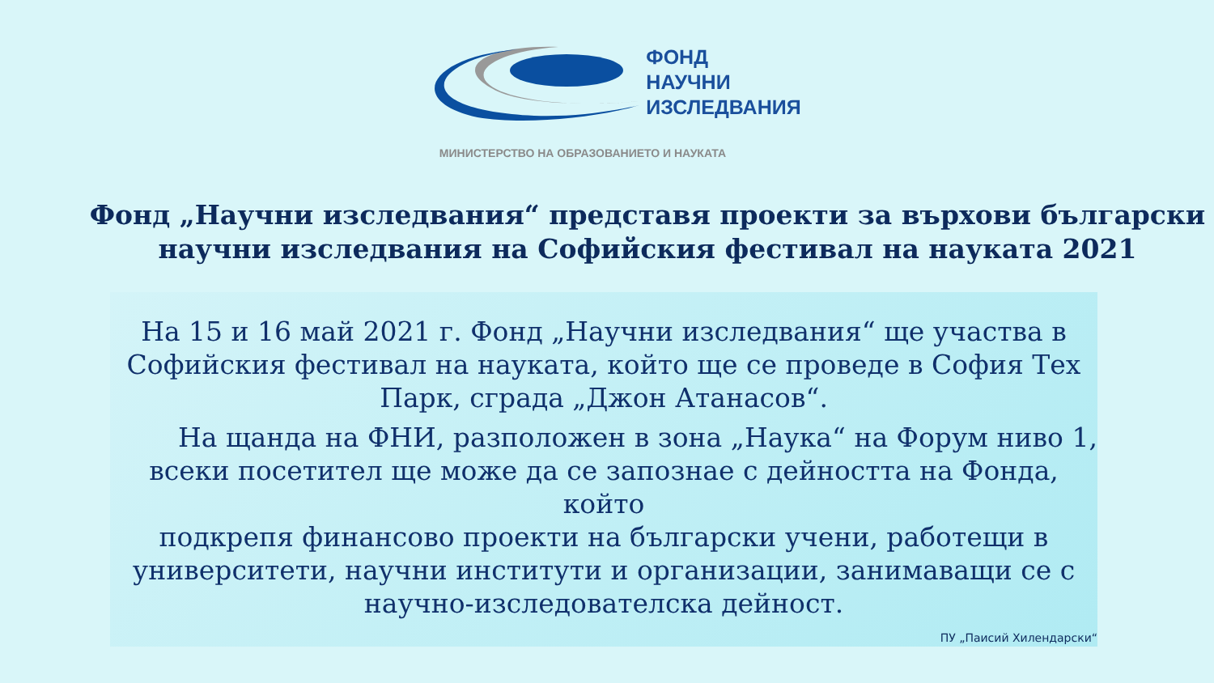ФОНД
НАУЧНИ
ИЗСЛЕДВАНИЯ
МИНИСТЕРСТВО НА ОБРАЗОВАНИЕТО И НАУКАТА
Фонд „Научни изследвания“ представя проекти за върхови български
научни изследвания на Софийския фестивал на науката 2021
На 15 и 16 май 2021 г. Фонд „Научни изследвания“ ще участва в
Софийския фестивал на науката, който ще се проведе в София Тех
Парк, сграда „Джон Атанасов“.
На щанда на ФНИ, разположен в зона „Наука“ на Форум ниво 1,
всеки посетител ще може да се запознае с дейността на Фонда, който
подкрепя финансово проекти на български учени, работещи в
университети, научни институти и организации, занимаващи се с
научно-изследователска дейност.
ПУ „Паисий Хилендарски“